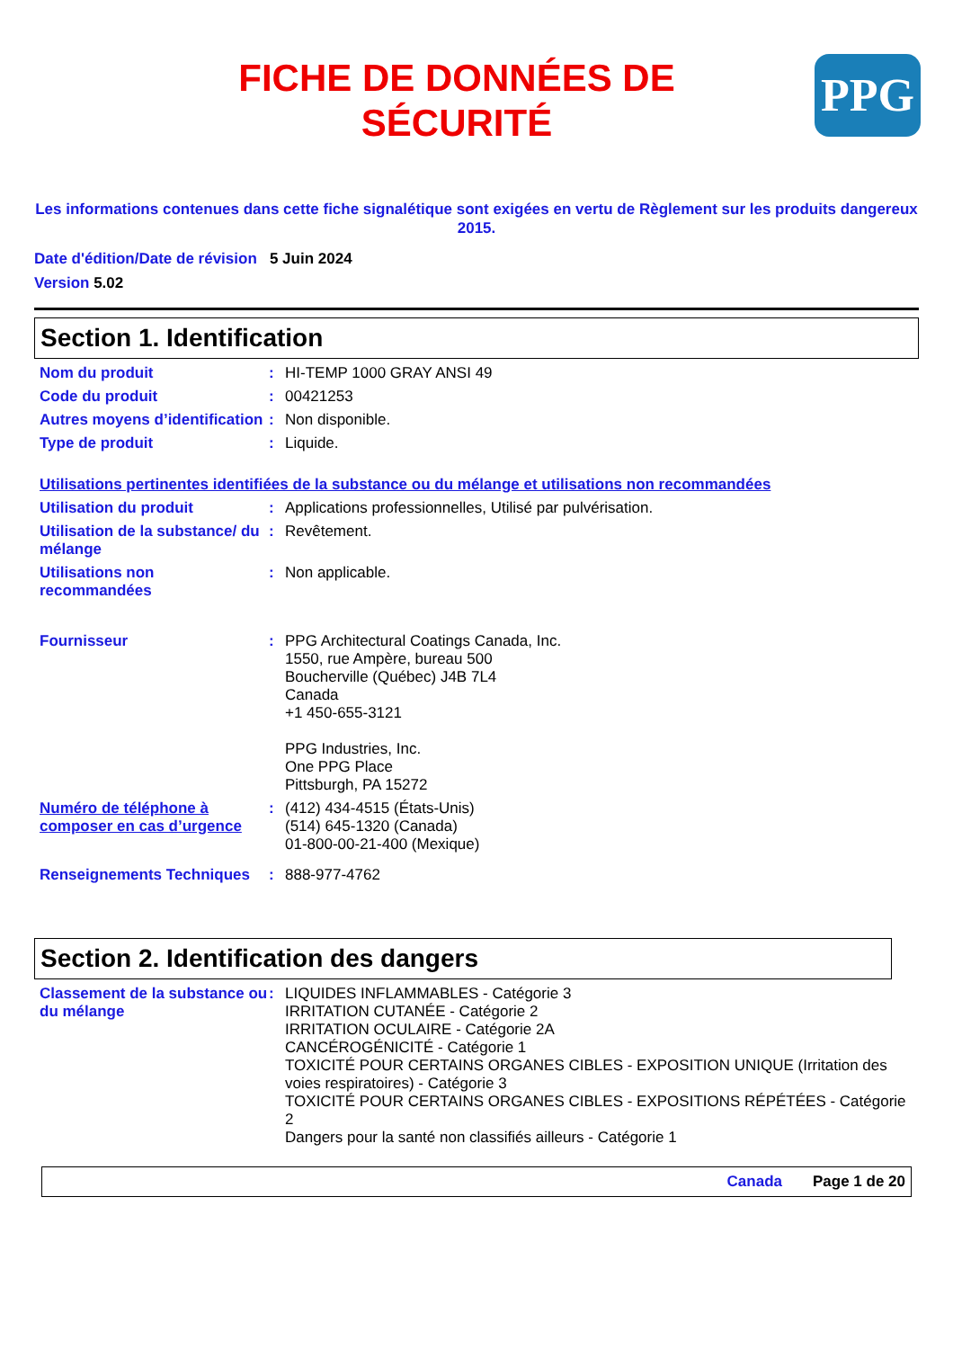FICHE DE DONNÉES DE
SÉCURITÉ
PPG
Les informations contenues dans cette fiche signalétique sont exigées en vertu de Règlement sur les produits dangereux 2015.
Date d'édition/Date de révision 5 Juin 2024
Version 5.02
Section 1. Identification
Nom du produit : HI-TEMP 1000 GRAY ANSI 49
Code du produit : 00421253
Autres moyens d’identification
: Non disponible.
Type de produit : Liquide.
Utilisations pertinentes identifiées de la substance ou du mélange et utilisations non recommandées
Utilisation du produit : Applications professionnelles, Utilisé par pulvérisation.
Utilisation de la substance/ du mélange
: Revêtement.
Utilisations non recommandées
: Non applicable.
Fournisseur : PPG Architectural Coatings Canada, Inc.
1550, rue Ampère, bureau 500
Boucherville (Québec) J4B 7L4
Canada
+1 450-655-3121
PPG Industries, Inc.
One PPG Place
Pittsburgh, PA 15272
Numéro de téléphone à composer en cas d’urgence
: (412) 434-4515 (États-Unis)
(514) 645-1320 (Canada)
01-800-00-21-400 (Mexique)
Renseignements Techniques : 888-977-4762
Section 2. Identification des dangers
Classement de la substance ou du mélange
: LIQUIDES INFLAMMABLES - Catégorie 3
IRRITATION CUTANÉE - Catégorie 2
IRRITATION OCULAIRE - Catégorie 2A
CANCÉROGÉNICITÉ - Catégorie 1
TOXICITÉ POUR CERTAINS ORGANES CIBLES - EXPOSITION UNIQUE (Irritation des voies respiratoires) - Catégorie 3
TOXICITÉ POUR CERTAINS ORGANES CIBLES - EXPOSITIONS RÉPÉTÉES - Catégorie 2
Dangers pour la santé non classifiés ailleurs - Catégorie 1
Canada Page 1 de 20